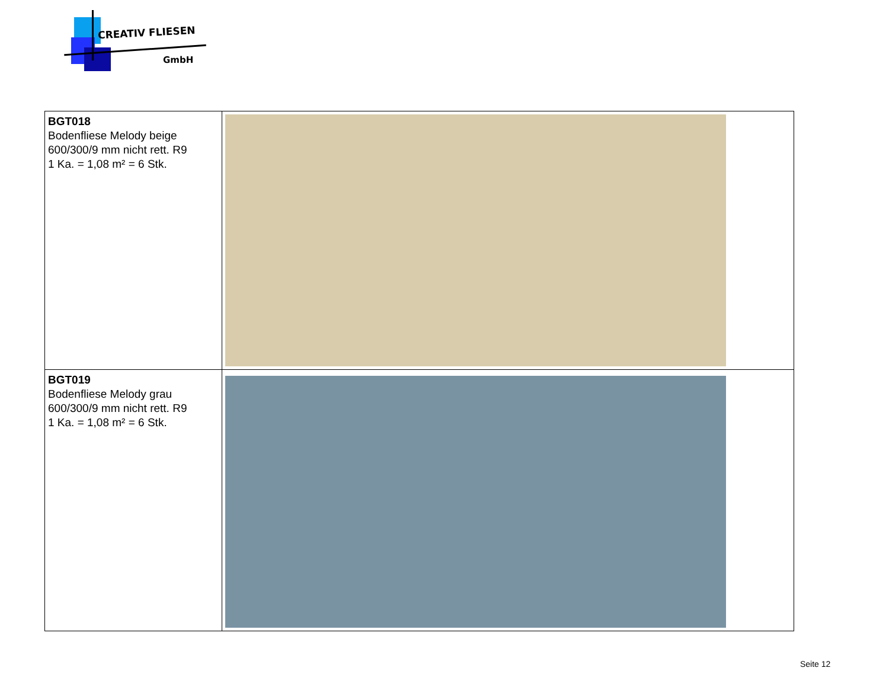CREATIV FLIESEN
GmbH
| BGT018 Bodenfliese Melody beige 600/300/9 mm nicht rett. R9 1 Ka. = 1,08 m² = 6 Stk. | |
| BGT019 Bodenfliese Melody grau 600/300/9 mm nicht rett. R9 1 Ka. = 1,08 m² = 6 Stk. | |
Seite 12